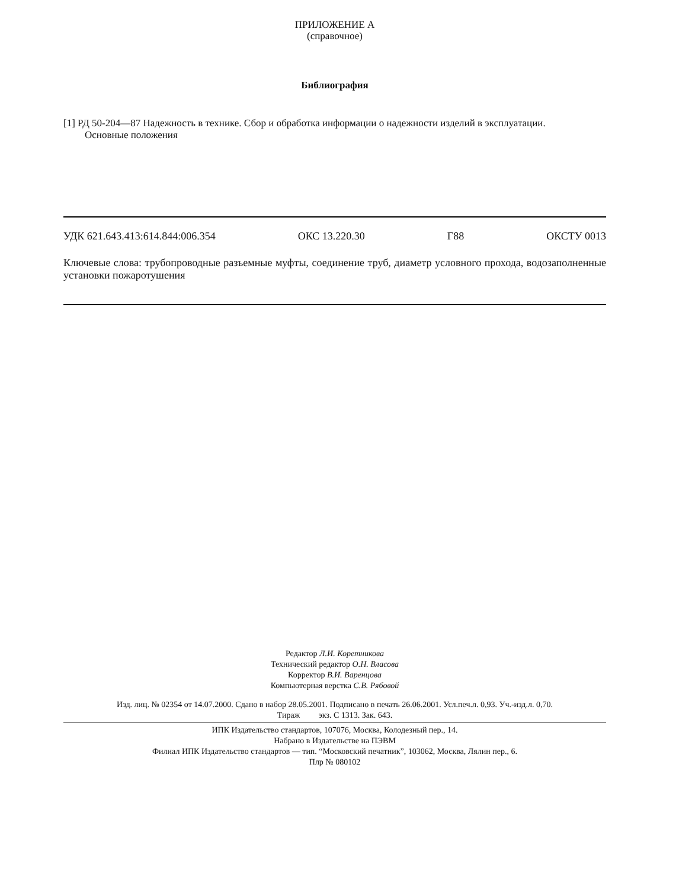ПРИЛОЖЕНИЕ А
(справочное)
Библиография
[1] РД 50-204—87 Надежность в технике. Сбор и обработка информации о надежности изделий в эксплуатации.
Основные положения
УДК 621.643.413:614.844:006.354 ОКС 13.220.30 Г88 ОКСТУ 0013
Ключевые слова: трубопроводные разъемные муфты, соединение труб, диаметр условного прохода, водозаполненные установки пожаротушения
Редактор Л.И. Коретникова
Технический редактор О.Н. Власова
Корректор В.И. Варенцова
Компьютерная верстка С.В. Рябовой
Изд. лиц. № 02354 от 14.07.2000. Сдано в набор 28.05.2001. Подписано в печать 26.06.2001. Усл.печ.л. 0,93. Уч.-изд.л. 0,70.
Тираж экз. С 1313. Зак. 643.
ИПК Издательство стандартов, 107076, Москва, Колодезный пер., 14.
Набрано в Издательстве на ПЭВМ
Филиал ИПК Издательство стандартов — тип. “Московский печатник”, 103062, Москва, Лялин пер., 6.
Плр № 080102